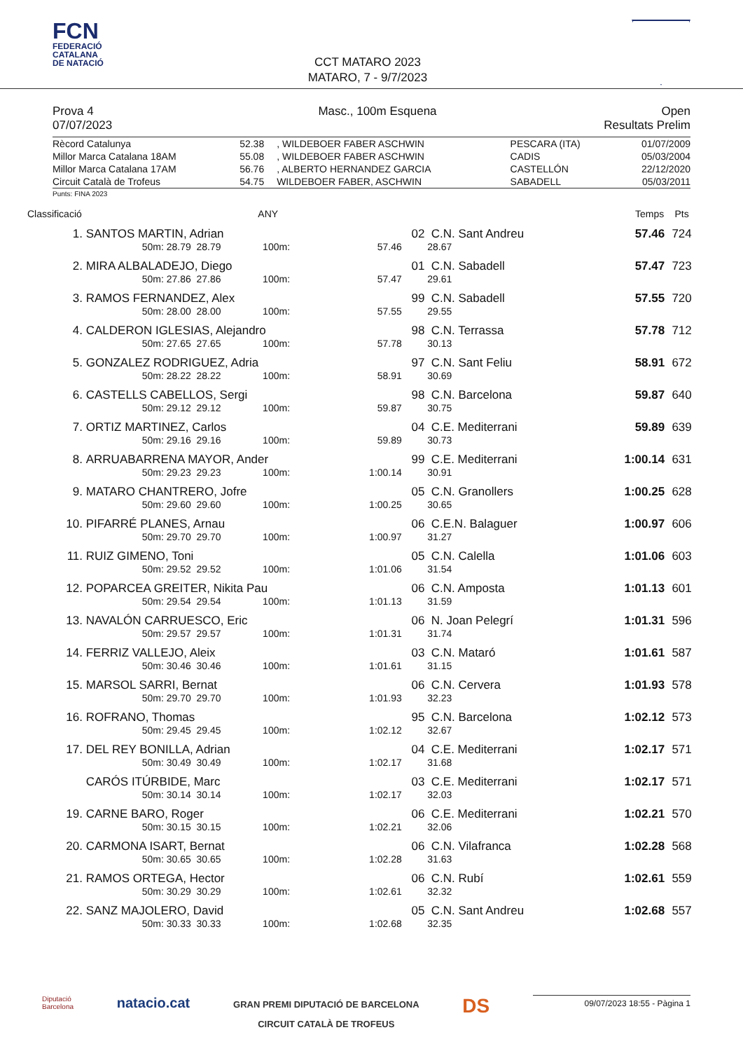FCN
FEDERACIÓ
CATALANA
DE NATACIÓ
CCT MATARO 2023
MATARO, 7 - 9/7/2023
Prova 4 Masc., 100m Esquena Open
07/07/2023 Resultats Prelim
| Rècord Catalunya | 52.38 | , WILDEBOER FABER ASCHWIN | PESCARA (ITA) | 01/07/2009 |
| Millor Marca Catalana 18AM | 55.08 | , WILDEBOER FABER ASCHWIN | CADIS | 05/03/2004 |
| Millor Marca Catalana 17AM | 56.76 | , ALBERTO HERNANDEZ GARCIA | CASTELLÓN | 22/12/2020 |
| Circuit Català de Trofeus | 54.75 | WILDEBOER FABER, ASCHWIN | SABADELL | 05/03/2011 |
Punts: FINA 2023
| Classificació | | | ANY | | | | Temps | Pts |
| --- | --- | --- | --- | --- | --- | --- | --- | --- |
| 1. | SANTOS MARTIN, Adrian | | | | 02 | C.N. Sant Andreu | 57.46 | 724 |
| | 50m: 28.79 | 28.79 | 100m: | 57.46 | | 28.67 | | |
| 2. | MIRA ALBALADEJO, Diego | | | | 01 | C.N. Sabadell | 57.47 | 723 |
| | 50m: 27.86 | 27.86 | 100m: | 57.47 | | 29.61 | | |
| 3. | RAMOS FERNANDEZ, Alex | | | | 99 | C.N. Sabadell | 57.55 | 720 |
| | 50m: 28.00 | 28.00 | 100m: | 57.55 | | 29.55 | | |
| 4. | CALDERON IGLESIAS, Alejandro | | | | 98 | C.N. Terrassa | 57.78 | 712 |
| | 50m: 27.65 | 27.65 | 100m: | 57.78 | | 30.13 | | |
| 5. | GONZALEZ RODRIGUEZ, Adria | | | | 97 | C.N. Sant Feliu | 58.91 | 672 |
| | 50m: 28.22 | 28.22 | 100m: | 58.91 | | 30.69 | | |
| 6. | CASTELLS CABELLOS, Sergi | | | | 98 | C.N. Barcelona | 59.87 | 640 |
| | 50m: 29.12 | 29.12 | 100m: | 59.87 | | 30.75 | | |
| 7. | ORTIZ MARTINEZ, Carlos | | | | 04 | C.E. Mediterrani | 59.89 | 639 |
| | 50m: 29.16 | 29.16 | 100m: | 59.89 | | 30.73 | | |
| 8. | ARRUABARRENA MAYOR, Ander | | | | 99 | C.E. Mediterrani | 1:00.14 | 631 |
| | 50m: 29.23 | 29.23 | 100m: | 1:00.14 | | 30.91 | | |
| 9. | MATARO CHANTRERO, Jofre | | | | 05 | C.N. Granollers | 1:00.25 | 628 |
| | 50m: 29.60 | 29.60 | 100m: | 1:00.25 | | 30.65 | | |
| 10. | PIFARRÉ PLANES, Arnau | | | | 06 | C.E.N. Balaguer | 1:00.97 | 606 |
| | 50m: 29.70 | 29.70 | 100m: | 1:00.97 | | 31.27 | | |
| 11. | RUIZ GIMENO, Toni | | | | 05 | C.N. Calella | 1:01.06 | 603 |
| | 50m: 29.52 | 29.52 | 100m: | 1:01.06 | | 31.54 | | |
| 12. | POPARCEA GREITER, Nikita Pau | | | | 06 | C.N. Amposta | 1:01.13 | 601 |
| | 50m: 29.54 | 29.54 | 100m: | 1:01.13 | | 31.59 | | |
| 13. | NAVALÓN CARRUESCO, Eric | | | | 06 | N. Joan Pelegrí | 1:01.31 | 596 |
| | 50m: 29.57 | 29.57 | 100m: | 1:01.31 | | 31.74 | | |
| 14. | FERRIZ VALLEJO, Aleix | | | | 03 | C.N. Mataró | 1:01.61 | 587 |
| | 50m: 30.46 | 30.46 | 100m: | 1:01.61 | | 31.15 | | |
| 15. | MARSOL SARRI, Bernat | | | | 06 | C.N. Cervera | 1:01.93 | 578 |
| | 50m: 29.70 | 29.70 | 100m: | 1:01.93 | | 32.23 | | |
| 16. | ROFRANO, Thomas | | | | 95 | C.N. Barcelona | 1:02.12 | 573 |
| | 50m: 29.45 | 29.45 | 100m: | 1:02.12 | | 32.67 | | |
| 17. | DEL REY BONILLA, Adrian | | | | 04 | C.E. Mediterrani | 1:02.17 | 571 |
| | 50m: 30.49 | 30.49 | 100m: | 1:02.17 | | 31.68 | | |
| | CARÓS ITÚRBIDE, Marc | | | | 03 | C.E. Mediterrani | 1:02.17 | 571 |
| | 50m: 30.14 | 30.14 | 100m: | 1:02.17 | | 32.03 | | |
| 19. | CARNE BARO, Roger | | | | 06 | C.E. Mediterrani | 1:02.21 | 570 |
| | 50m: 30.15 | 30.15 | 100m: | 1:02.21 | | 32.06 | | |
| 20. | CARMONA ISART, Bernat | | | | 06 | C.N. Vilafranca | 1:02.28 | 568 |
| | 50m: 30.65 | 30.65 | 100m: | 1:02.28 | | 31.63 | | |
| 21. | RAMOS ORTEGA, Hector | | | | 06 | C.N. Rubí | 1:02.61 | 559 |
| | 50m: 30.29 | 30.29 | 100m: | 1:02.61 | | 32.32 | | |
| 22. | SANZ MAJOLERO, David | | | | 05 | C.N. Sant Andreu | 1:02.68 | 557 |
| | 50m: 30.33 | 30.33 | 100m: | 1:02.68 | | 32.35 | | |
Diputació
Barcelona
natacio.cat
GRAN PREMI DIPUTACIÓ DE BARCELONA
CIRCUIT CATALÀ DE TROFEUS
DS
09/07/2023 18:55 - Pàgina 1